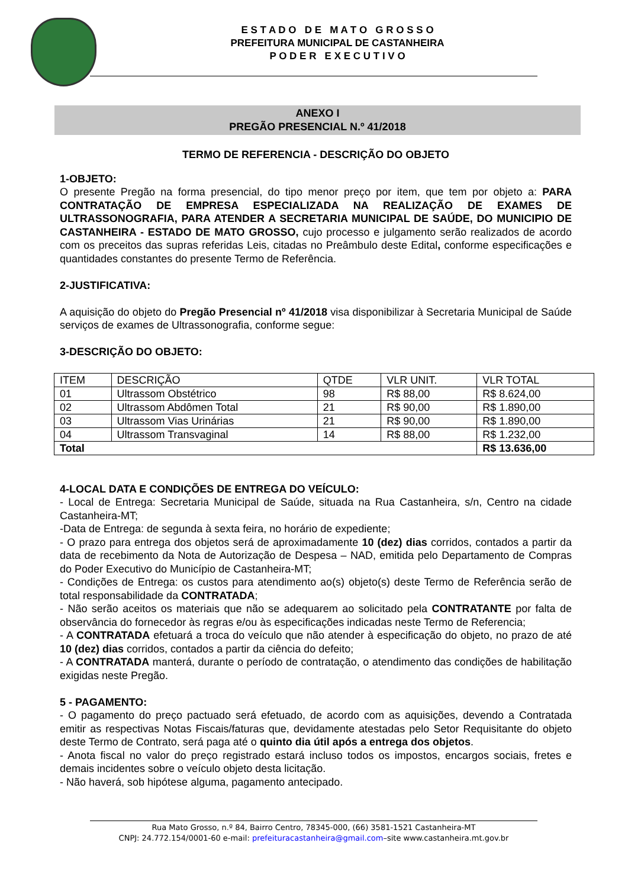E S T A D O D E M A T O G R O S S O
PREFEITURA MUNICIPAL DE CASTANHEIRA
P O D E R E X E C U T I V O
ANEXO I
PREGÃO PRESENCIAL N.º 41/2018
TERMO DE REFERENCIA - DESCRIÇÃO DO OBJETO
1-OBJETO:
O presente Pregão na forma presencial, do tipo menor preço por item, que tem por objeto a: PARA CONTRATAÇÃO DE EMPRESA ESPECIALIZADA NA REALIZAÇÃO DE EXAMES DE ULTRASSONOGRAFIA, PARA ATENDER A SECRETARIA MUNICIPAL DE SAÚDE, DO MUNICIPIO DE CASTANHEIRA - ESTADO DE MATO GROSSO, cujo processo e julgamento serão realizados de acordo com os preceitos das supras referidas Leis, citadas no Preâmbulo deste Edital, conforme especificações e quantidades constantes do presente Termo de Referência.
2-JUSTIFICATIVA:
A aquisição do objeto do Pregão Presencial nº 41/2018 visa disponibilizar à Secretaria Municipal de Saúde serviços de exames de Ultrassonografia, conforme segue:
3-DESCRIÇÃO DO OBJETO:
| ITEM | DESCRIÇÃO | QTDE | VLR UNIT. | VLR TOTAL |
| --- | --- | --- | --- | --- |
| 01 | Ultrassom Obstétrico | 98 | R$ 88,00 | R$ 8.624,00 |
| 02 | Ultrassom Abdômen Total | 21 | R$ 90,00 | R$ 1.890,00 |
| 03 | Ultrassom Vias Urinárias | 21 | R$ 90,00 | R$ 1.890,00 |
| 04 | Ultrassom Transvaginal | 14 | R$ 88,00 | R$ 1.232,00 |
| Total | | | | R$ 13.636,00 |
4-LOCAL DATA E CONDIÇÕES DE ENTREGA DO VEÍCULO:
- Local de Entrega: Secretaria Municipal de Saúde, situada na Rua Castanheira, s/n, Centro na cidade Castanheira-MT;
-Data de Entrega: de segunda à sexta feira, no horário de expediente;
- O prazo para entrega dos objetos será de aproximadamente 10 (dez) dias corridos, contados a partir da data de recebimento da Nota de Autorização de Despesa – NAD, emitida pelo Departamento de Compras do Poder Executivo do Município de Castanheira-MT;
- Condições de Entrega: os custos para atendimento ao(s) objeto(s) deste Termo de Referência serão de total responsabilidade da CONTRATADA;
- Não serão aceitos os materiais que não se adequarem ao solicitado pela CONTRATANTE por falta de observância do fornecedor às regras e/ou às especificações indicadas neste Termo de Referencia;
- A CONTRATADA efetuará a troca do veículo que não atender à especificação do objeto, no prazo de até 10 (dez) dias corridos, contados a partir da ciência do defeito;
- A CONTRATADA manterá, durante o período de contratação, o atendimento das condições de habilitação exigidas neste Pregão.
5 - PAGAMENTO:
- O pagamento do preço pactuado será efetuado, de acordo com as aquisições, devendo a Contratada emitir as respectivas Notas Fiscais/faturas que, devidamente atestadas pelo Setor Requisitante do objeto deste Termo de Contrato, será paga até o quinto dia útil após a entrega dos objetos.
- Anota fiscal no valor do preço registrado estará incluso todos os impostos, encargos sociais, fretes e demais incidentes sobre o veículo objeto desta licitação.
- Não haverá, sob hipótese alguma, pagamento antecipado.
Rua Mato Grosso, n.º 84, Bairro Centro, 78345-000, (66) 3581-1521 Castanheira-MT
CNPJ: 24.772.154/0001-60 e-mail: prefeituracastanheira@gmail.com–site www.castanheira.mt.gov.br